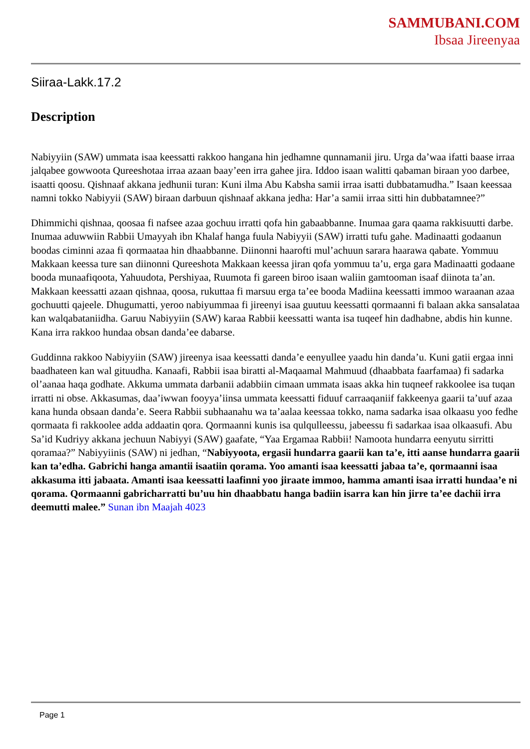SAMMUBANI.COM
Ibsaa Jireenyaa
Siiraa-Lakk.17.2
Description
Nabiyyiin (SAW) ummata isaa keessatti rakkoo hangana hin jedhamne qunnamanii jiru. Urga da’waa ifatti baase irraa jalqabee gowwoota Qureeshotaa irraa azaan baay’een irra gahee jira. Iddoo isaan walitti qabaman biraan yoo darbee, isaatti qoosu. Qishnaaf akkana jedhunii turan: Kuni ilma Abu Kabsha samii irraa isatti dubbatamudha.” Isaan keessaa namni tokko Nabiyyii (SAW) biraan darbuun qishnaaf akkana jedha: Har’a samii irraa sitti hin dubbatamnee?”
Dhimmichi qishnaa, qoosaa fi nafsee azaa gochuu irratti qofa hin gabaabbanne. Inumaa gara qaama rakkisuutti darbe. Inumaa aduwwiin Rabbii Umayyah ibn Khalaf hanga fuula Nabiyyii (SAW) irratti tufu gahe. Madinaatti godaanun boodas ciminni azaa fi qormaataa hin dhaabbanne. Diinonni haarofti mul’achuun sarara haarawa qabate. Yommuu Makkaan keessa ture san diinonni Qureeshota Makkaan keessa jiran qofa yommuu ta’u, erga gara Madinaatti godaane booda munaafiqoota, Yahuudota, Pershiyaa, Ruumota fi gareen biroo isaan waliin gamtooman isaaf diinota ta’an. Makkaan keessatti azaan qishnaa, qoosa, rukuttaa fi marsuu erga ta’ee booda Madiina keessatti immoo waraanan azaa gochuutti qajeele. Dhugumatti, yeroo nabiyummaa fi jireenyi isaa guutuu keessatti qormaanni fi balaan akka sansalataa kan walqabataniidha. Garuu Nabiyyiin (SAW) karaa Rabbii keessatti wanta isa tuqeef hin dadhabne, abdis hin kunne. Kana irra rakkoo hundaa obsan danda’ee dabarse.
Guddinna rakkoo Nabiyyiin (SAW) jireenya isaa keessatti danda’e eenyullee yaadu hin danda’u. Kuni gatii ergaa inni baadhateen kan wal gituudha. Kanaafi, Rabbii isaa biratti al-Maqaamal Mahmuud (dhaabbata faarfamaa) fi sadarka ol’aanaa haqa godhate. Akkuma ummata darbanii adabbiin cimaan ummata isaas akka hin tuqneef rakkoolee isa tuqan irratti ni obse. Akkasumas, daa’iwwan fooyya’iinsa ummata keessatti fiduuf carraaqaniif fakkeenya gaarii ta’uuf azaa kana hunda obsaan danda’e. Seera Rabbii subhaanahu wa ta’aalaa keessaa tokko, nama sadarka isaa olkaasu yoo fedhe qormaata fi rakkoolee adda addaatin qora. Qormaanni kunis isa qulqulleessu, jabeessu fi sadarkaa isaa olkaasufi. Abu Sa’id Kudriyy akkana jechuun Nabiyyi (SAW) gaafate, “Yaa Ergamaa Rabbii! Namoota hundarra eenyutu sirritti qoramaa?” Nabiyyiinis (SAW) ni jedhan, “Nabiyyoota, ergasii hundarra gaarii kan ta’e, itti aanse hundarra gaarii kan ta’edha. Gabrichi hanga amantii isaatiin qorama. Yoo amanti isaa keessatti jabaa ta’e, qormaanni isaa akkasuma itti jabaata. Amanti isaa keessatti laafinni yoo jiraate immoo, hamma amanti isaa irratti hundaa’e ni qorama. Qormaanni gabricharratti bu’uu hin dhaabbatu hanga badiin isarra kan hin jirre ta’ee dachii irra deemutti malee.” Sunan ibn Maajah 4023
Page 1